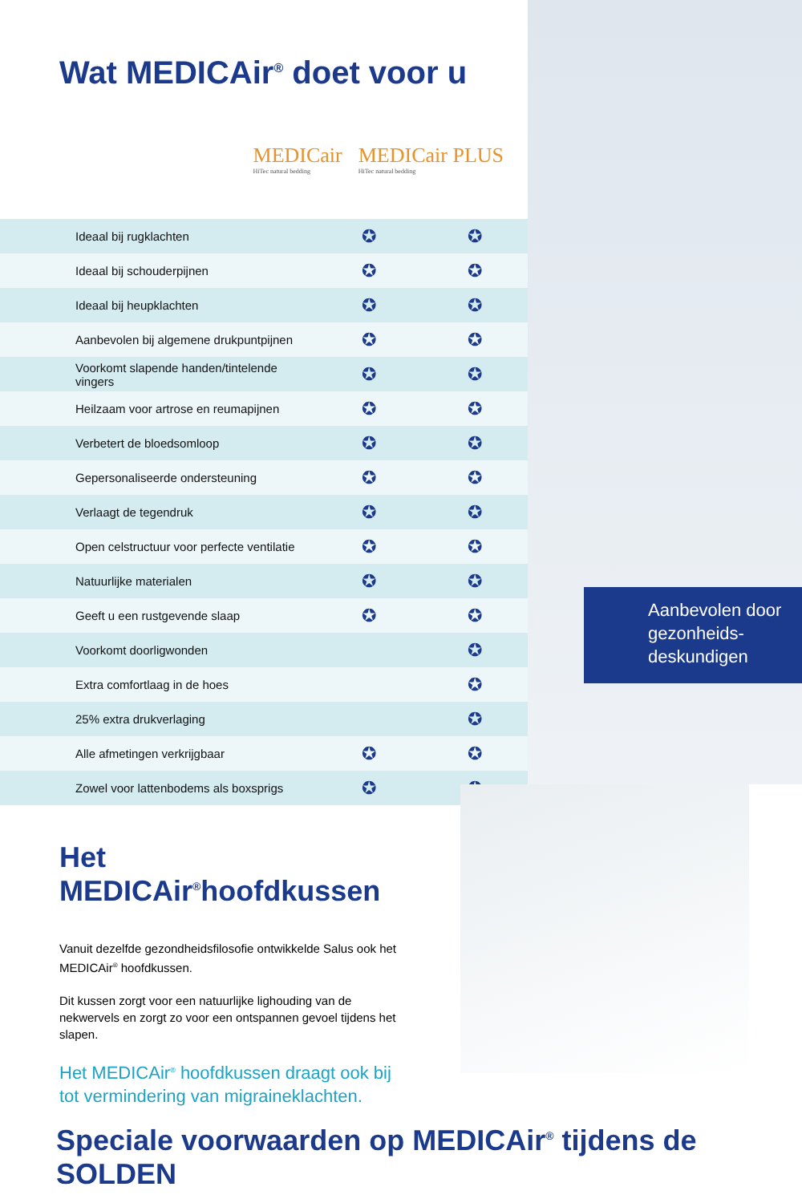Wat MEDICAir<sup>®</sup> doet voor u
MEDICair
HiTec natural bedding
MEDICair PLUS
HiTec natural bedding
| Ideaal bij rugklachten | ✪ | ✪ |
| Ideaal bij schouderpijnen | ✪ | ✪ |
| Ideaal bij heupklachten | ✪ | ✪ |
| Aanbevolen bij algemene drukpuntpijnen | ✪ | ✪ |
| Voorkomt slapende handen/tintelende vingers | ✪ | ✪ |
| Heilzaam voor artrose en reumapijnen | ✪ | ✪ |
| Verbetert de bloedsomloop | ✪ | ✪ |
| Gepersonaliseerde ondersteuning | ✪ | ✪ |
| Verlaagt de tegendruk | ✪ | ✪ |
| Open celstructuur voor perfecte ventilatie | ✪ | ✪ |
| Natuurlijke materialen | ✪ | ✪ |
| Geeft u een rustgevende slaap | ✪ | ✪ |
| Voorkomt doorligwonden | | ✪ |
| Extra comfortlaag in de hoes | | ✪ |
| 25% extra drukverlaging | | ✪ |
| Alle afmetingen verkrijgbaar | ✪ | ✪ |
| Zowel voor lattenbodems als boxsprigs | ✪ | ✪ |
Aanbevolen door gezonheids-deskundigen
Het MEDICAir<sup>®</sup>hoofdkussen
Vanuit dezelfde gezondheidsfilosofie ontwikkelde Salus ook het MEDICAir<sup>®</sup> hoofdkussen.
Dit kussen zorgt voor een natuurlijke lighouding van de nekwervels en zorgt zo voor een ontspannen gevoel tijdens het slapen.
Het MEDICAir<sup>®</sup> hoofdkussen draagt ook bij tot vermindering van migraineklachten.
Speciale voorwaarden op MEDICAir<sup>®</sup> tijdens de SOLDEN